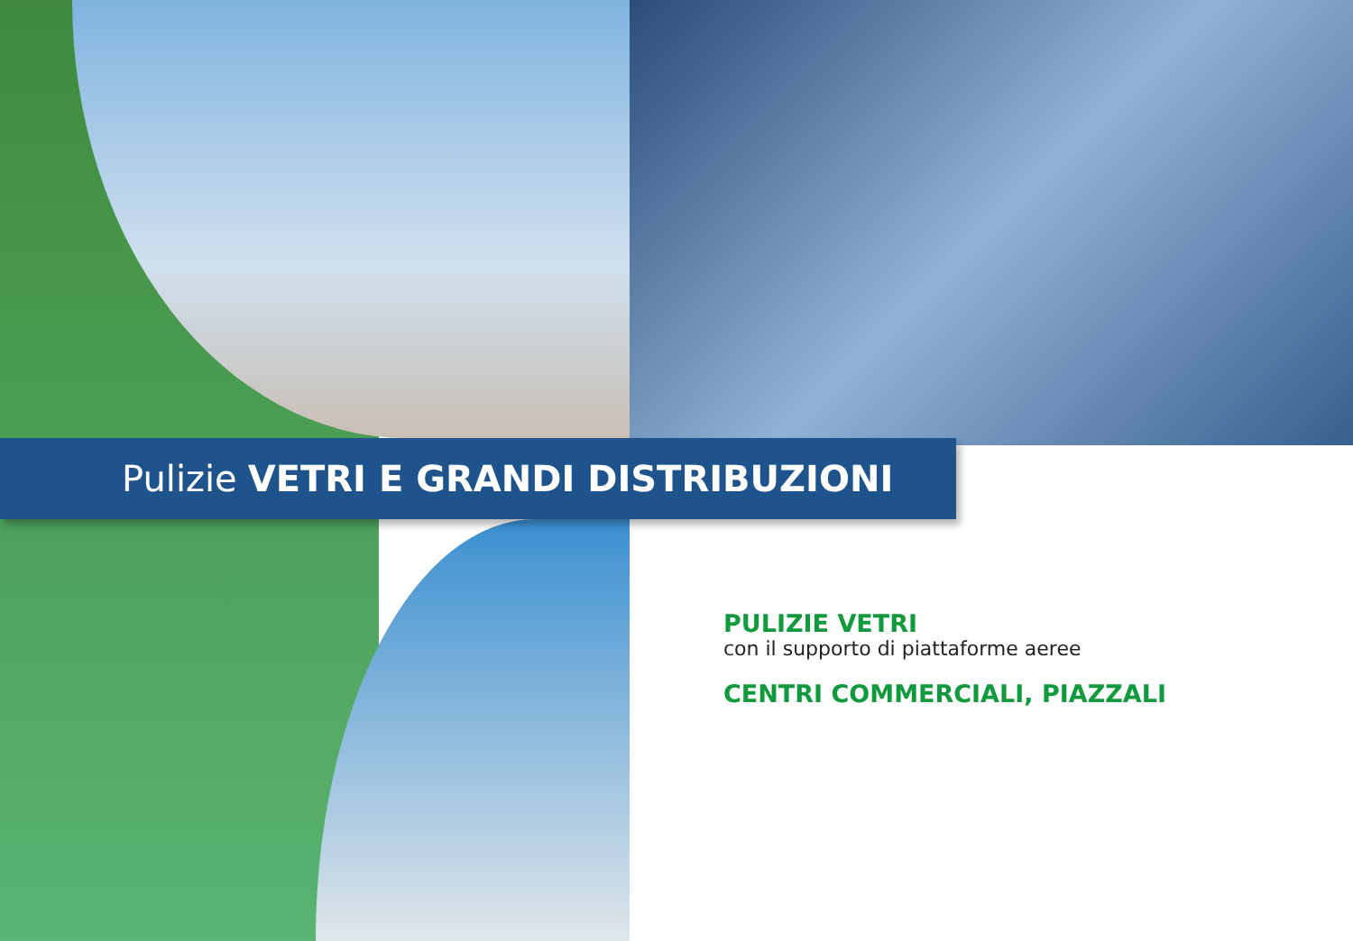Pulizie VETRI E GRANDI DISTRIBUZIONI
PULIZIE VETRI
con il supporto di piattaforme aeree
CENTRI COMMERCIALI, PIAZZALI